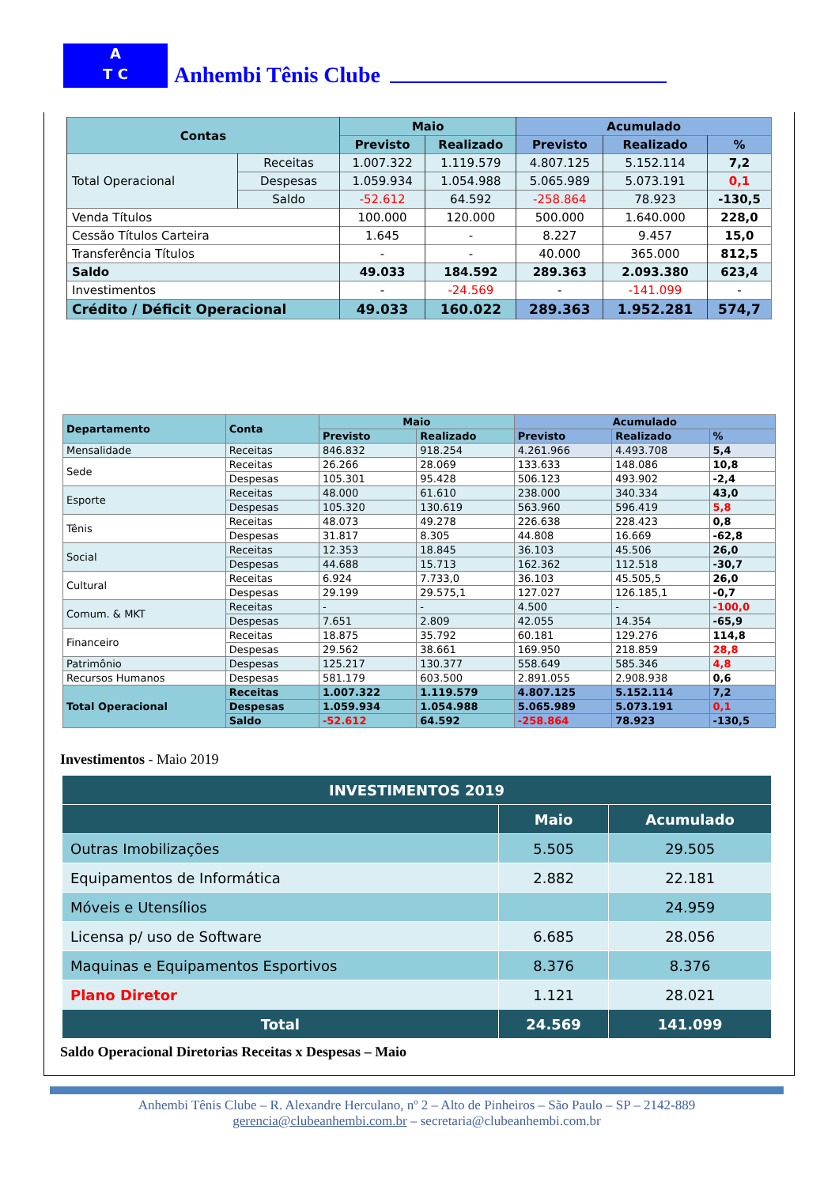A
T C
Anhembi Tênis Clube
| Contas | | Maio | | Acumulado | | |
| --- | --- | --- | --- | --- | --- | --- |
| | | Previsto | Realizado | Previsto | Realizado | % |
| Total Operacional | Receitas | 1.007.322 | 1.119.579 | 4.807.125 | 5.152.114 | 7,2 |
| | Despesas | 1.059.934 | 1.054.988 | 5.065.989 | 5.073.191 | 0,1 |
| | Saldo | -52.612 | 64.592 | -258.864 | 78.923 | -130,5 |
| Venda Títulos | | 100.000 | 120.000 | 500.000 | 1.640.000 | 228,0 |
| Cessão Títulos Carteira | | 1.645 | - | 8.227 | 9.457 | 15,0 |
| Transferência Títulos | | - | - | 40.000 | 365.000 | 812,5 |
| Saldo | | 49.033 | 184.592 | 289.363 | 2.093.380 | 623,4 |
| Investimentos | | - | -24.569 | - | -141.099 | - |
| Crédito / Déficit Operacional | | 49.033 | 160.022 | 289.363 | 1.952.281 | 574,7 |
| Departamento | Conta | Maio | | Acumulado | | |
| --- | --- | --- | --- | --- | --- | --- |
| | | Previsto | Realizado | Previsto | Realizado | % |
| Mensalidade | Receitas | 846.832 | 918.254 | 4.261.966 | 4.493.708 | 5,4 |
| Sede | Receitas | 26.266 | 28.069 | 133.633 | 148.086 | 10,8 |
| | Despesas | 105.301 | 95.428 | 506.123 | 493.902 | -2,4 |
| Esporte | Receitas | 48.000 | 61.610 | 238.000 | 340.334 | 43,0 |
| | Despesas | 105.320 | 130.619 | 563.960 | 596.419 | 5,8 |
| Tênis | Receitas | 48.073 | 49.278 | 226.638 | 228.423 | 0,8 |
| | Despesas | 31.817 | 8.305 | 44.808 | 16.669 | -62,8 |
| Social | Receitas | 12.353 | 18.845 | 36.103 | 45.506 | 26,0 |
| | Despesas | 44.688 | 15.713 | 162.362 | 112.518 | -30,7 |
| Cultural | Receitas | 6.924 | 7.733,0 | 36.103 | 45.505,5 | 26,0 |
| | Despesas | 29.199 | 29.575,1 | 127.027 | 126.185,1 | -0,7 |
| Comum. & MKT | Receitas | - | - | 4.500 | - | -100,0 |
| | Despesas | 7.651 | 2.809 | 42.055 | 14.354 | -65,9 |
| Financeiro | Receitas | 18.875 | 35.792 | 60.181 | 129.276 | 114,8 |
| | Despesas | 29.562 | 38.661 | 169.950 | 218.859 | 28,8 |
| Patrimônio | Despesas | 125.217 | 130.377 | 558.649 | 585.346 | 4,8 |
| Recursos Humanos | Despesas | 581.179 | 603.500 | 2.891.055 | 2.908.938 | 0,6 |
| Total Operacional | Receitas | 1.007.322 | 1.119.579 | 4.807.125 | 5.152.114 | 7,2 |
| | Despesas | 1.059.934 | 1.054.988 | 5.065.989 | 5.073.191 | 0,1 |
| | Saldo | -52.612 | 64.592 | -258.864 | 78.923 | -130,5 |
Investimentos - Maio 2019
| INVESTIMENTOS 2019 | | |
| --- | --- | --- |
| | Maio | Acumulado |
| Outras Imobilizações | 5.505 | 29.505 |
| Equipamentos de Informática | 2.882 | 22.181 |
| Móveis e Utensílios | | 24.959 |
| Licensa p/ uso de Software | 6.685 | 28.056 |
| Maquinas e Equipamentos Esportivos | 8.376 | 8.376 |
| Plano Diretor | 1.121 | 28.021 |
| Total | 24.569 | 141.099 |
Saldo Operacional Diretorias Receitas x Despesas – Maio
Anhembi Tênis Clube – R. Alexandre Herculano, nº 2 – Alto de Pinheiros – São Paulo – SP – 2142-889
gerencia@clubeanhembi.com.br – secretaria@clubeanhembi.com.br